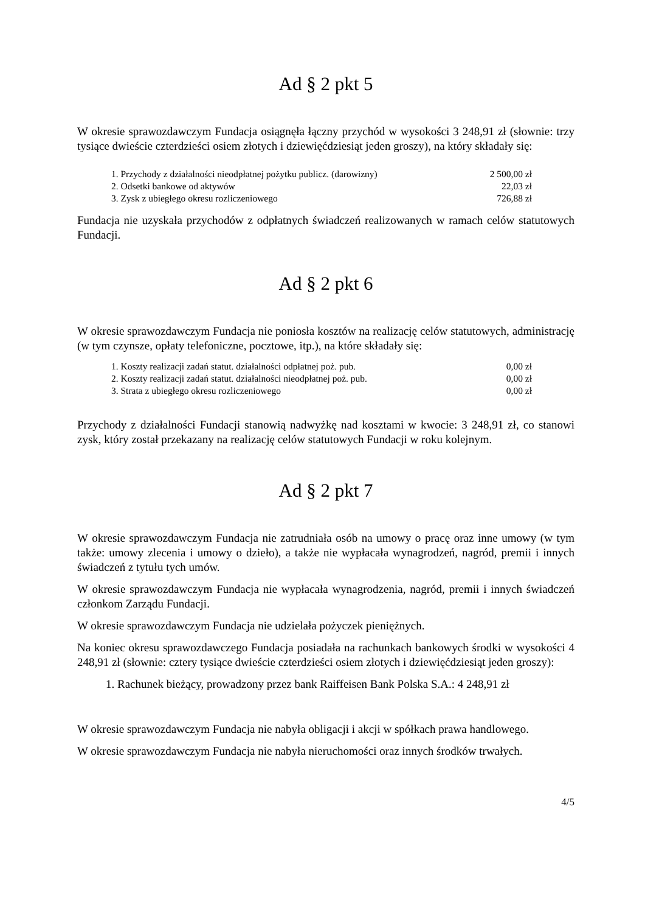Ad § 2 pkt 5
W okresie sprawozdawczym Fundacja osiągnęła łączny przychód w wysokości 3 248,91 zł (słownie: trzy tysiące dwieście czterdzieści osiem złotych i dziewięćdziesiąt jeden groszy), na który składały się:
| 1. Przychody z działalności nieodpłatnej pożytku publicz. (darowizny) | 2 500,00 zł |
| 2. Odsetki bankowe od aktywów | 22,03 zł |
| 3. Zysk z ubiegłego okresu rozliczeniowego | 726,88 zł |
Fundacja nie uzyskała przychodów z odpłatnych świadczeń realizowanych w ramach celów statutowych Fundacji.
Ad § 2 pkt 6
W okresie sprawozdawczym Fundacja nie poniosła kosztów na realizację celów statutowych, administrację (w tym czynsze, opłaty telefoniczne, pocztowe, itp.), na które składały się:
| 1. Koszty realizacji zadań statut. działalności odpłatnej poż. pub. | 0,00 zł |
| 2. Koszty realizacji zadań statut. działalności nieodpłatnej poż. pub. | 0,00 zł |
| 3. Strata z ubiegłego okresu rozliczeniowego | 0,00 zł |
Przychody z działalności Fundacji stanowią nadwyżkę nad kosztami w kwocie: 3 248,91 zł, co stanowi zysk, który został przekazany na realizację celów statutowych Fundacji w roku kolejnym.
Ad § 2 pkt 7
W okresie sprawozdawczym Fundacja nie zatrudniała osób na umowy o pracę oraz inne umowy (w tym także: umowy zlecenia i umowy o dzieło), a także nie wypłacała wynagrodzeń, nagród, premii i innych świadczeń z tytułu tych umów.
W okresie sprawozdawczym Fundacja nie wypłacała wynagrodzenia, nagród, premii i innych świadczeń członkom Zarządu Fundacji.
W okresie sprawozdawczym Fundacja nie udzielała pożyczek pieniężnych.
Na koniec okresu sprawozdawczego Fundacja posiadała na rachunkach bankowych środki w wysokości 4 248,91 zł (słownie: cztery tysiące dwieście czterdzieści osiem złotych i dziewięćdziesiąt jeden groszy):
1. Rachunek bieżący, prowadzony przez bank Raiffeisen Bank Polska S.A.: 4 248,91 zł
W okresie sprawozdawczym Fundacja nie nabyła obligacji i akcji w spółkach prawa handlowego.
W okresie sprawozdawczym Fundacja nie nabyła nieruchomości oraz innych środków trwałych.
4/5